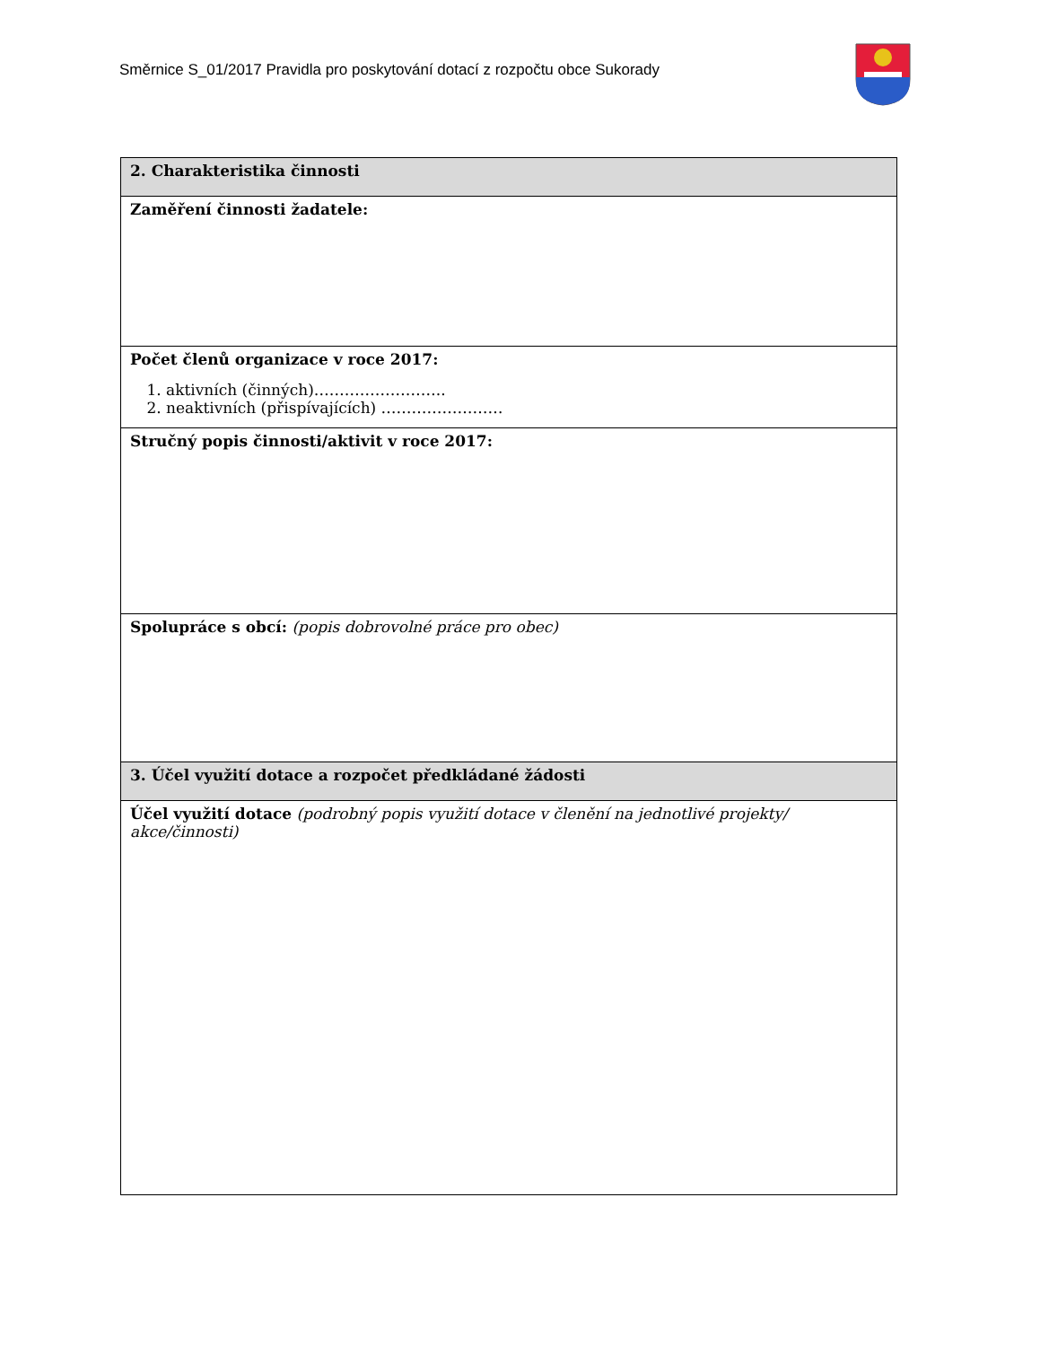Směrnice S_01/2017 Pravidla pro poskytování dotací z rozpočtu obce Sukorady
| 2. Charakteristika činnosti |
| --- |
| Zaměření činnosti žadatele: |
| Počet členů organizace v roce 2017: 1. aktivních (činných)…………………….. 2. neaktivních (přispívajících) …………………… |
| Stručný popis činnosti/aktivit v roce 2017: |
| Spolupráce s obcí: (popis dobrovolné práce pro obec) |
| 3. Účel využití dotace a rozpočet předkládané žádosti |
| Účel využití dotace (podrobný popis využití dotace v členění na jednotlivé projekty/ akce/činnosti) |